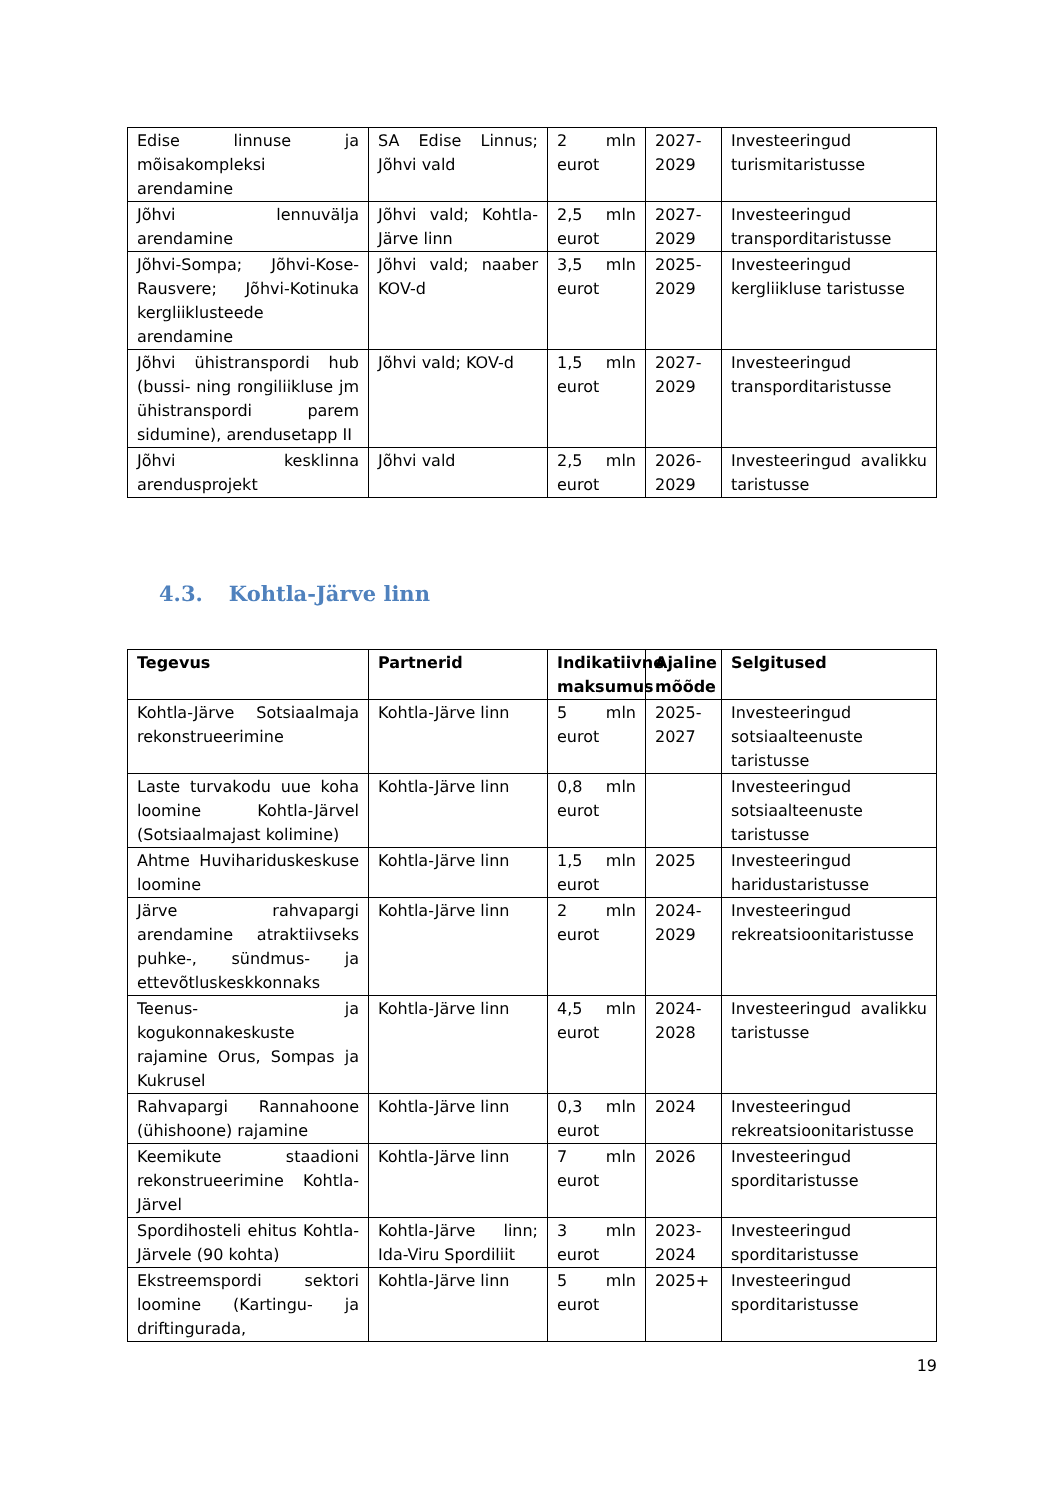| Edise linnuse ja mõisakompleksi arendamine | SA Edise Linnus; Jõhvi vald | 2 mln eurot | 2027-2029 | Investeeringud turismitaristusse |
| Jõhvi lennuvälja arendamine | Jõhvi vald; Kohtla-Järve linn | 2,5 mln eurot | 2027-2029 | Investeeringud transporditaristusse |
| Jõhvi-Sompa; Jõhvi-Kose-Rausvere; Jõhvi-Kotinuka kergliiklusteede arendamine | Jõhvi vald; naaber KOV-d | 3,5 mln eurot | 2025-2029 | Investeeringud kergliikluse taristusse |
| Jõhvi ühistranspordi hub (bussi- ning rongiliikluse jm ühistranspordi parem sidumine), arendusetapp II | Jõhvi vald; KOV-d | 1,5 mln eurot | 2027-2029 | Investeeringud transporditaristusse |
| Jõhvi kesklinna arendusprojekt | Jõhvi vald | 2,5 mln eurot | 2026-2029 | Investeeringud avalikku taristusse |
4.3. Kohtla-Järve linn
| Tegevus | Partnerid | Indikatiivne maksumus | Ajaline mõõde | Selgitused |
| --- | --- | --- | --- | --- |
| Kohtla-Järve Sotsiaalmaja rekonstrueerimine | Kohtla-Järve linn | 5 mln eurot | 2025-2027 | Investeeringud sotsiaalteenuste taristusse |
| Laste turvakodu uue koha loomine Kohtla-Järvel (Sotsiaalmajast kolimine) | Kohtla-Järve linn | 0,8 mln eurot | | Investeeringud sotsiaalteenuste taristusse |
| Ahtme Huvihariduskeskuse loomine | Kohtla-Järve linn | 1,5 mln eurot | 2025 | Investeeringud haridustaristusse |
| Järve rahvapargi arendamine atraktiivseks puhke-, sündmus- ja ettevõtluskeskkonnaks | Kohtla-Järve linn | 2 mln eurot | 2024-2029 | Investeeringud rekreatsioonitaristusse |
| Teenus- ja kogukonnakeskuste rajamine Orus, Sompas ja Kukrusel | Kohtla-Järve linn | 4,5 mln eurot | 2024-2028 | Investeeringud avalikku taristusse |
| Rahvapargi Rannahoone (ühishoone) rajamine | Kohtla-Järve linn | 0,3 mln eurot | 2024 | Investeeringud rekreatsioonitaristusse |
| Keemikute staadioni rekonstrueerimine Kohtla-Järvel | Kohtla-Järve linn | 7 mln eurot | 2026 | Investeeringud sporditaristusse |
| Spordihosteli ehitus Kohtla-Järvele (90 kohta) | Kohtla-Järve linn; Ida-Viru Spordiliit | 3 mln eurot | 2023-2024 | Investeeringud sporditaristusse |
| Ekstreemspordi sektori loomine (Kartingu- ja driftingurada, | Kohtla-Järve linn | 5 mln eurot | 2025+ | Investeeringud sporditaristusse |
19